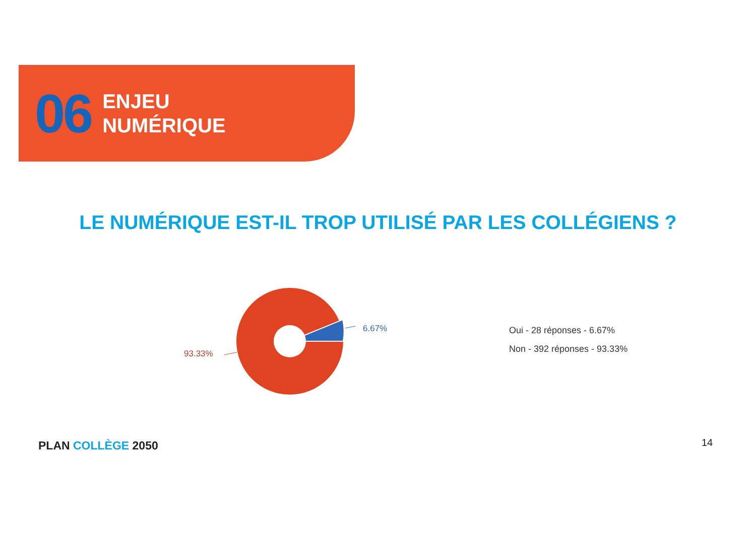06
ENJEU
NUMÉRIQUE
LE NUMÉRIQUE EST-IL TROP UTILISÉ PAR LES COLLÉGIENS ?
6.67%
93.33%
Oui - 28 réponses - 6.67%
Non - 392 réponses - 93.33%
PLAN COLLÈGE 2050 14